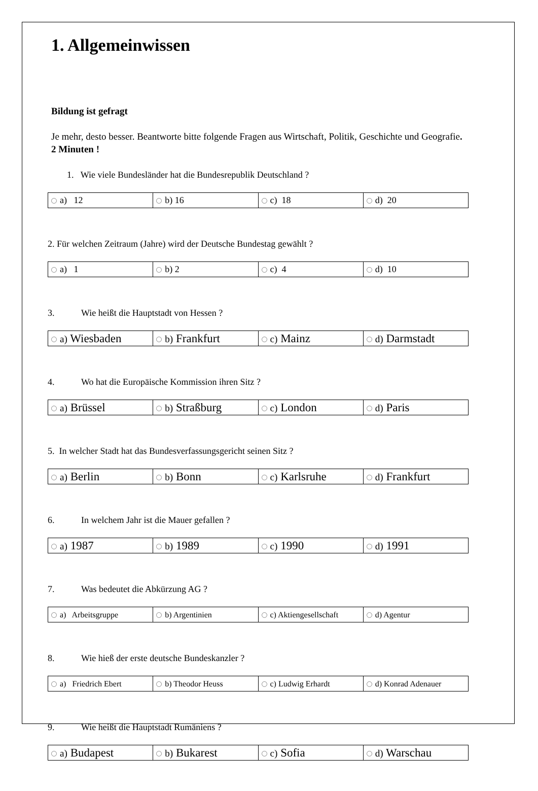1. Allgemeinwissen
Bildung ist gefragt
Je mehr, desto besser. Beantworte bitte folgende Fragen aus Wirtschaft, Politik, Geschichte und Geografie. 2 Minuten !
1. Wie viele Bundesländer hat die Bundesrepublik Deutschland ?
| a) 12 | b) 16 | c) 18 | d) 20 |
2. Für welchen Zeitraum (Jahre) wird der Deutsche Bundestag gewählt ?
| a) 1 | b) 2 | c) 4 | d) 10 |
3. Wie heißt die Hauptstadt von Hessen ?
| a) Wiesbaden | b) Frankfurt | c) Mainz | d) Darmstadt |
4. Wo hat die Europäische Kommission ihren Sitz ?
| a) Brüssel | b) Straßburg | c) London | d) Paris |
5. In welcher Stadt hat das Bundesverfassungsgericht seinen Sitz ?
| a) Berlin | b) Bonn | c) Karlsruhe | d) Frankfurt |
6. In welchem Jahr ist die Mauer gefallen ?
| a) 1987 | b) 1989 | c) 1990 | d) 1991 |
7. Was bedeutet die Abkürzung AG ?
| a) Arbeitsgruppe | b) Argentinien | c) Aktiengesellschaft | d) Agentur |
8. Wie hieß der erste deutsche Bundeskanzler ?
| a) Friedrich Ebert | b) Theodor Heuss | c) Ludwig Erhardt | d) Konrad Adenauer |
9. Wie heißt die Hauptstadt Rumäniens ?
| a) Budapest | b) Bukarest | c) Sofia | d) Warschau |